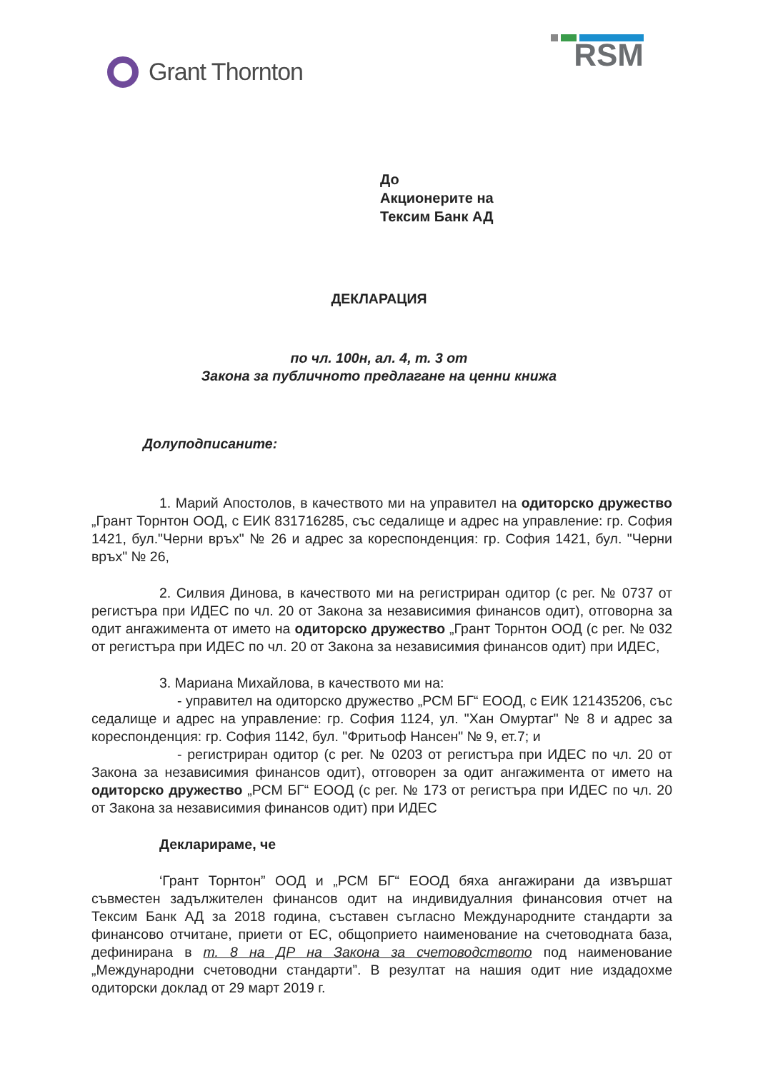Grant Thornton
RSM
До
Акционерите на
Тексим Банк АД
ДЕКЛАРАЦИЯ
по чл. 100н, ал. 4, т. 3 от
Закона за публичното предлагане на ценни книжа
Долуподписаните:
1. Марий Апостолов, в качеството ми на управител на одиторско дружество „Грант Торнтон ООД, с ЕИК 831716285, със седалище и адрес на управление: гр. София 1421, бул."Черни връх" № 26 и адрес за кореспонденция: гр. София 1421, бул. "Черни връх" № 26,
2. Силвия Динова, в качеството ми на регистриран одитор (с рег. № 0737 от регистъра при ИДЕС по чл. 20 от Закона за независимия финансов одит), отговорна за одит ангажимента от името на одиторско дружество „Грант Торнтон ООД (с рег. № 032 от регистъра при ИДЕС по чл. 20 от Закона за независимия финансов одит) при ИДЕС,
3. Мариана Михайлова, в качеството ми на:
- управител на одиторско дружество „РСМ БГ“ ЕООД, с ЕИК 121435206, със седалище и адрес на управление: гр. София 1124, ул. "Хан Омуртаг" № 8 и адрес за кореспонденция: гр. София 1142, бул. "Фритьоф Нансен" № 9, ет.7; и
- регистриран одитор (с рег. № 0203 от регистъра при ИДЕС по чл. 20 от Закона за независимия финансов одит), отговорен за одит ангажимента от името на одиторско дружество „РСМ БГ“ ЕООД (с рег. № 173 от регистъра при ИДЕС по чл. 20 от Закона за независимия финансов одит) при ИДЕС
Декларираме, че
‘Грант Торнтон” ООД и „РСМ БГ“ ЕООД бяха ангажирани да извършат съвместен задължителен финансов одит на индивидуалния финансовия отчет на Тексим Банк АД за 2018 година, съставен съгласно Международните стандарти за финансово отчитане, приети от ЕС, общоприето наименование на счетоводната база, дефинирана в т. 8 на ДР на Закона за счетоводството под наименование „Международни счетоводни стандарти”. В резултат на нашия одит ние издадохме одиторски доклад от 29 март 2019 г.